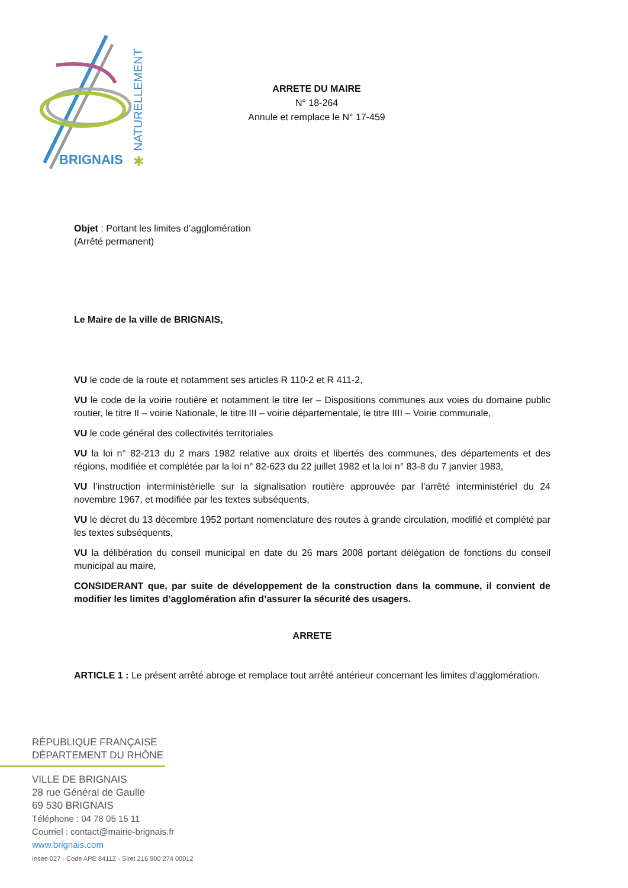BRIGNAIS
NATURELLEMENT
✱
ARRETE DU MAIRE
N° 18-264
Annule et remplace le N° 17-459
Objet : Portant les limites d’agglomération
(Arrêté permanent)
Le Maire de la ville de BRIGNAIS,
VU le code de la route et notamment ses articles R 110-2 et R 411-2,
VU le code de la voirie routière et notamment le titre Ier – Dispositions communes aux voies du domaine public routier, le titre II – voirie Nationale, le titre III – voirie départementale, le titre IIII – Voirie communale,
VU le code général des collectivités territoriales
VU la loi n° 82-213 du 2 mars 1982 relative aux droits et libertés des communes, des départements et des régions, modifiée et complétée par la loi n° 82-623 du 22 juillet 1982 et la loi n° 83-8 du 7 janvier 1983,
VU l’instruction interministérielle sur la signalisation routière approuvée par l’arrêté interministériel du 24 novembre 1967, et modifiée par les textes subséquents,
VU le décret du 13 décembre 1952 portant nomenclature des routes à grande circulation, modifié et complété par les textes subséquents,
VU la délibération du conseil municipal en date du 26 mars 2008 portant délégation de fonctions du conseil municipal au maire,
CONSIDERANT que, par suite de développement de la construction dans la commune, il convient de modifier les limites d’agglomération afin d’assurer la sécurité des usagers.
ARRETE
ARTICLE 1 : Le présent arrêté abroge et remplace tout arrêté antérieur concernant les limites d’agglomération.
RÉPUBLIQUE FRANÇAISE
DÉPARTEMENT DU RHÔNE
VILLE DE BRIGNAIS
28 rue Général de Gaulle
69 530 BRIGNAIS
Téléphone : 04 78 05 15 11
Courriel : contact@mairie-brignais.fr
www.brignais.com
Insee 027 - Code APE 8411Z - Siret 216 900 274 00012